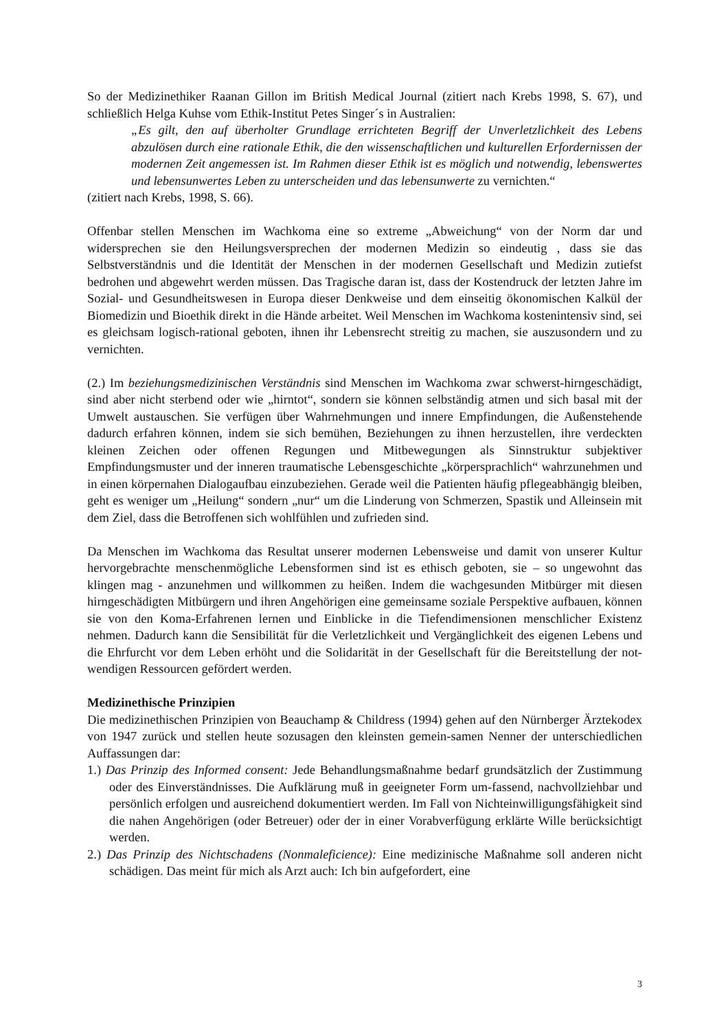So der Medizinethiker Raanan Gillon im British Medical Journal (zitiert nach Krebs 1998, S. 67), und schließlich Helga Kuhse vom Ethik-Institut Petes Singer´s in Australien:
„Es gilt, den auf überholter Grundlage errichteten Begriff der Unverletzlichkeit des Lebens abzulösen durch eine rationale Ethik, die den wissenschaftlichen und kulturellen Erfordernissen der modernen Zeit angemessen ist. Im Rahmen dieser Ethik ist es möglich und notwendig, lebenswertes und lebensunwertes Leben zu unterscheiden und das lebensunwerte zu vernichten.“
(zitiert nach Krebs, 1998, S. 66).
Offenbar stellen Menschen im Wachkoma eine so extreme „Abweichung“ von der Norm dar und widersprechen sie den Heilungsversprechen der modernen Medizin so eindeutig , dass sie das Selbstverständnis und die Identität der Menschen in der modernen Gesellschaft und Medizin zutiefst bedrohen und abgewehrt werden müssen. Das Tragische daran ist, dass der Kostendruck der letzten Jahre im Sozial- und Gesundheitswesen in Europa dieser Denkweise und dem einseitig ökonomischen Kalkül der Biomedizin und Bioethik direkt in die Hände arbeitet. Weil Menschen im Wachkoma kostenintensiv sind, sei es gleichsam logisch-rational geboten, ihnen ihr Lebensrecht streitig zu machen, sie auszusondern und zu vernichten.
(2.) Im beziehungsmedizinischen Verständnis sind Menschen im Wachkoma zwar schwerst-hirngeschädigt, sind aber nicht sterbend oder wie „hirntot“, sondern sie können selbständig atmen und sich basal mit der Umwelt austauschen. Sie verfügen über Wahrnehmungen und innere Empfindungen, die Außenstehende dadurch erfahren können, indem sie sich bemühen, Beziehungen zu ihnen herzustellen, ihre verdeckten kleinen Zeichen oder offenen Regungen und Mitbewegungen als Sinnstruktur subjektiver Empfindungsmuster und der inneren traumatische Lebensgeschichte „körpersprachlich“ wahrzunehmen und in einen körpernahen Dialogaufbau einzubeziehen. Gerade weil die Patienten häufig pflegeabhängig bleiben, geht es weniger um „Heilung“ sondern „nur“ um die Linderung von Schmerzen, Spastik und Alleinsein mit dem Ziel, dass die Betroffenen sich wohlfühlen und zufrieden sind.
Da Menschen im Wachkoma das Resultat unserer modernen Lebensweise und damit von unserer Kultur hervorgebrachte menschenmögliche Lebensformen sind ist es ethisch geboten, sie – so ungewohnt das klingen mag - anzunehmen und willkommen zu heißen. Indem die wachgesunden Mitbürger mit diesen hirngeschädigten Mitbürgern und ihren Angehörigen eine gemeinsame soziale Perspektive aufbauen, können sie von den Koma-Erfahrenen lernen und Einblicke in die Tiefendimensionen menschlicher Existenz nehmen. Dadurch kann die Sensibilität für die Verletzlichkeit und Vergänglichkeit des eigenen Lebens und die Ehrfurcht vor dem Leben erhöht und die Solidarität in der Gesellschaft für die Bereitstellung der not-wendigen Ressourcen gefördert werden.
Medizinethische Prinzipien
Die medizinethischen Prinzipien von Beauchamp & Childress (1994) gehen auf den Nürnberger Ärztekodex von 1947 zurück und stellen heute sozusagen den kleinsten gemein-samen Nenner der unterschiedlichen Auffassungen dar:
1.) Das Prinzip des Informed consent: Jede Behandlungsmaßnahme bedarf grundsätzlich der Zustimmung oder des Einverständnisses. Die Aufklärung muß in geeigneter Form um-fassend, nachvollziehbar und persönlich erfolgen und ausreichend dokumentiert werden. Im Fall von Nichteinwilligungsfähigkeit sind die nahen Angehörigen (oder Betreuer) oder der in einer Vorabverfügung erklärte Wille berücksichtigt werden.
2.) Das Prinzip des Nichtschadens (Nonmaleficience): Eine medizinische Maßnahme soll anderen nicht schädigen. Das meint für mich als Arzt auch: Ich bin aufgefordert, eine
3